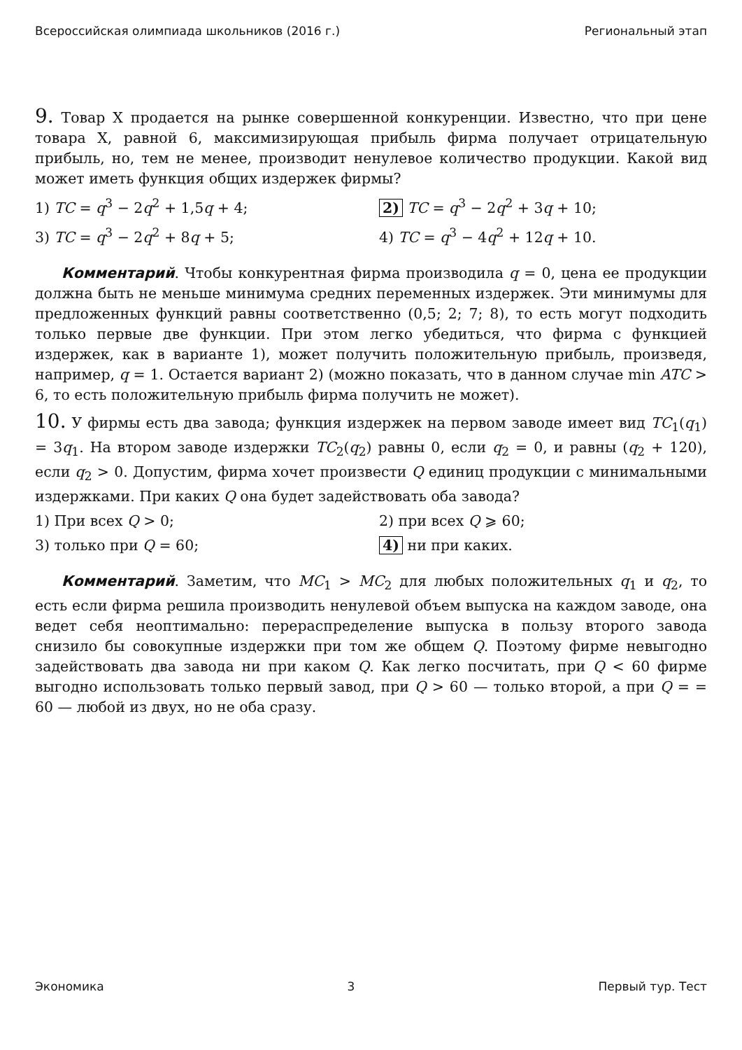Всероссийская олимпиада школьников (2016 г.) Региональный этап
9. Товар X продается на рынке совершенной конкуренции. Известно, что при цене товара X, равной 6, максимизирующая прибыль фирма получает отрицательную прибыль, но, тем не менее, производит ненулевое количество продукции. Какой вид может иметь функция общих издержек фирмы?
1) TC = q<sup>3</sup> − 2q<sup>2</sup> + 1,5q + 4;
2) TC = q<sup>3</sup> − 2q<sup>2</sup> + 3q + 10;
3) TC = q<sup>3</sup> − 2q<sup>2</sup> + 8q + 5;
4) TC = q<sup>3</sup> − 4q<sup>2</sup> + 12q + 10.
Комментарий. Чтобы конкурентная фирма производила q = 0, цена ее продукции должна быть не меньше минимума средних переменных издержек. Эти минимумы для предложенных функций равны соответственно (0,5; 2; 7; 8), то есть могут подходить только первые две функции. При этом легко убедиться, что фирма с функцией издержек, как в варианте 1), может получить положительную прибыль, произведя, например, q = 1. Остается вариант 2) (можно показать, что в данном случае min ATC > 6, то есть положительную прибыль фирма получить не может).
10. У фирмы есть два завода; функция издержек на первом заводе имеет вид TC<sub>1</sub>(q<sub>1</sub>) = 3q<sub>1</sub>. На втором заводе издержки TC<sub>2</sub>(q<sub>2</sub>) равны 0, если q<sub>2</sub> = 0, и равны (q<sub>2</sub> + 120), если q<sub>2</sub> > 0. Допустим, фирма хочет произвести Q единиц продукции с минимальными издержками. При каких Q она будет задействовать оба завода?
1) При всех Q > 0;
2) при всех Q ⩾ 60;
3) только при Q = 60;
4) ни при каких.
Комментарий. Заметим, что MC<sub>1</sub> > MC<sub>2</sub> для любых положительных q<sub>1</sub> и q<sub>2</sub>, то есть если фирма решила производить ненулевой объем выпуска на каждом заводе, она ведет себя неоптимально: перераспределение выпуска в пользу второго завода снизило бы совокупные издержки при том же общем Q. Поэтому фирме невыгодно задействовать два завода ни при каком Q. Как легко посчитать, при Q < 60 фирме выгодно использовать только первый завод, при Q > 60 — только второй, а при Q = = 60 — любой из двух, но не оба сразу.
Экономика 3 Первый тур. Тест